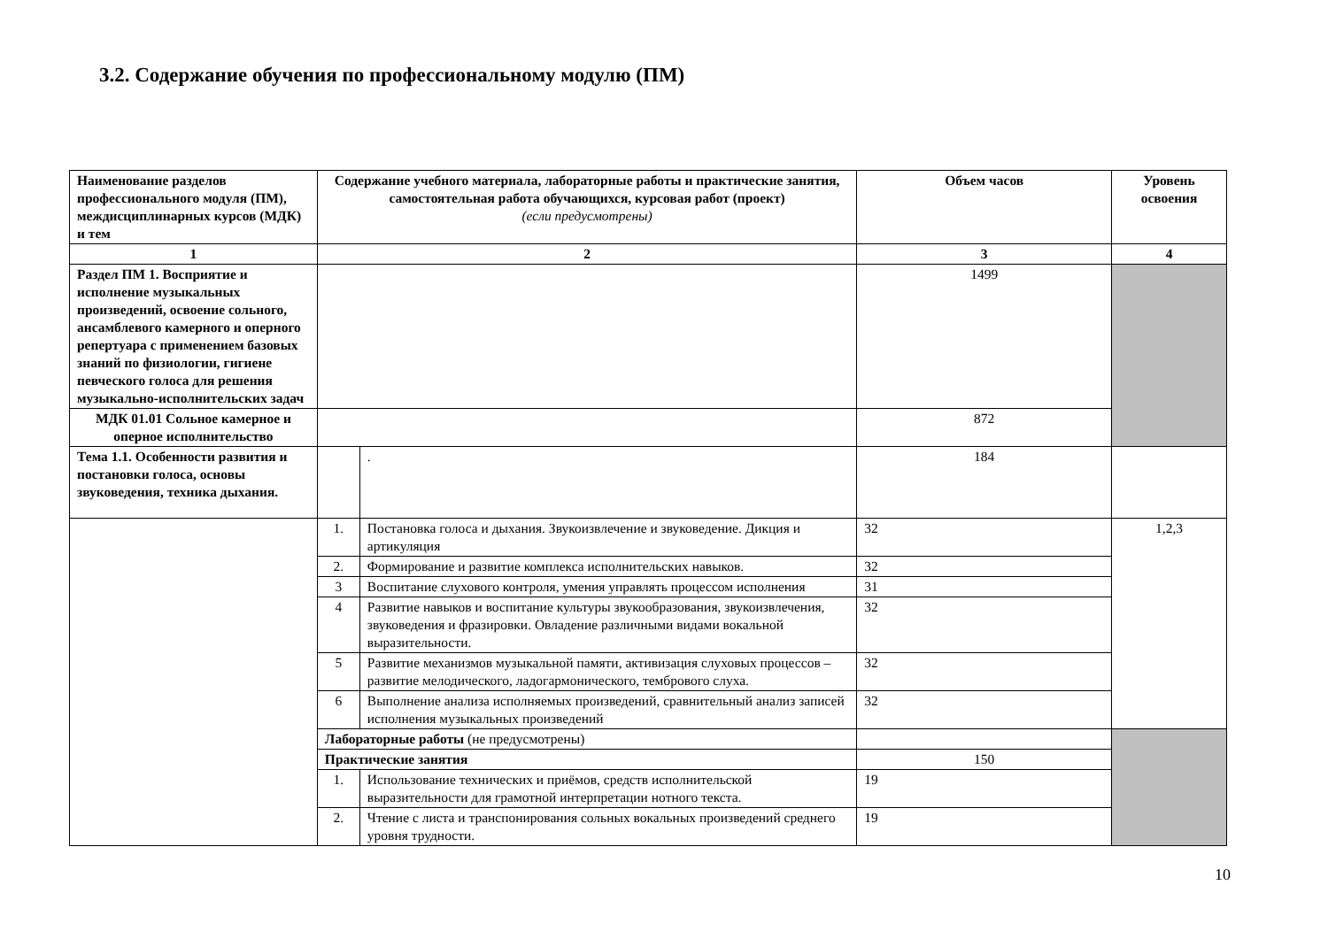3.2. Содержание обучения по профессиональному модулю (ПМ)
| Наименование разделов профессионального модуля (ПМ), междисциплинарных курсов (МДК) и тем | Содержание учебного материала, лабораторные работы и практические занятия, самостоятельная работа обучающихся, курсовая работ (проект) (если предусмотрены) | | Объем часов | Уровень освоения |
| --- | --- | --- | --- | --- |
| 1 | 2 | | 3 | 4 |
| Раздел ПМ 1. Восприятие и исполнение музыкальных произведений, освоение сольного, ансамблевого камерного и оперного репертуара с применением базовых знаний по физиологии, гигиене певческого голоса для решения музыкально-исполнительских задач | | | 1499 | |
| МДК 01.01 Сольное камерное и оперное исполнительство | | | 872 | |
| Тема 1.1. Особенности развития и постановки голоса, основы звуковедения, техника дыхания. | | . | 184 | |
| | 1. | Постановка голоса и дыхания. Звукоизвлечение и звуковедение. Дикция и артикуляция | 32 | 1,2,3 |
| | 2. | Формирование и развитие комплекса исполнительских навыков. | 32 | |
| | 3 | Воспитание слухового контроля, умения управлять процессом исполнения | 31 | |
| | 4 | Развитие навыков и воспитание культуры звукообразования, звукоизвлечения, звуковедения и фразировки. Овладение различными видами вокальной выразительности. | 32 | |
| | 5 | Развитие механизмов музыкальной памяти, активизация слуховых процессов – развитие мелодического, ладогармонического, тембрового слуха. | 32 | |
| | 6 | Выполнение анализа исполняемых произведений, сравнительный анализ записей исполнения музыкальных произведений | 32 | |
| | Лабораторные работы (не предусмотрены) | | | |
| | Практические занятия | | 150 | |
| | 1. | Использование технических и приёмов, средств исполнительской выразительности для грамотной интерпретации нотного текста. | 19 | |
| | 2. | Чтение с листа и транспонирования сольных вокальных произведений среднего уровня трудности. | 19 | |
10